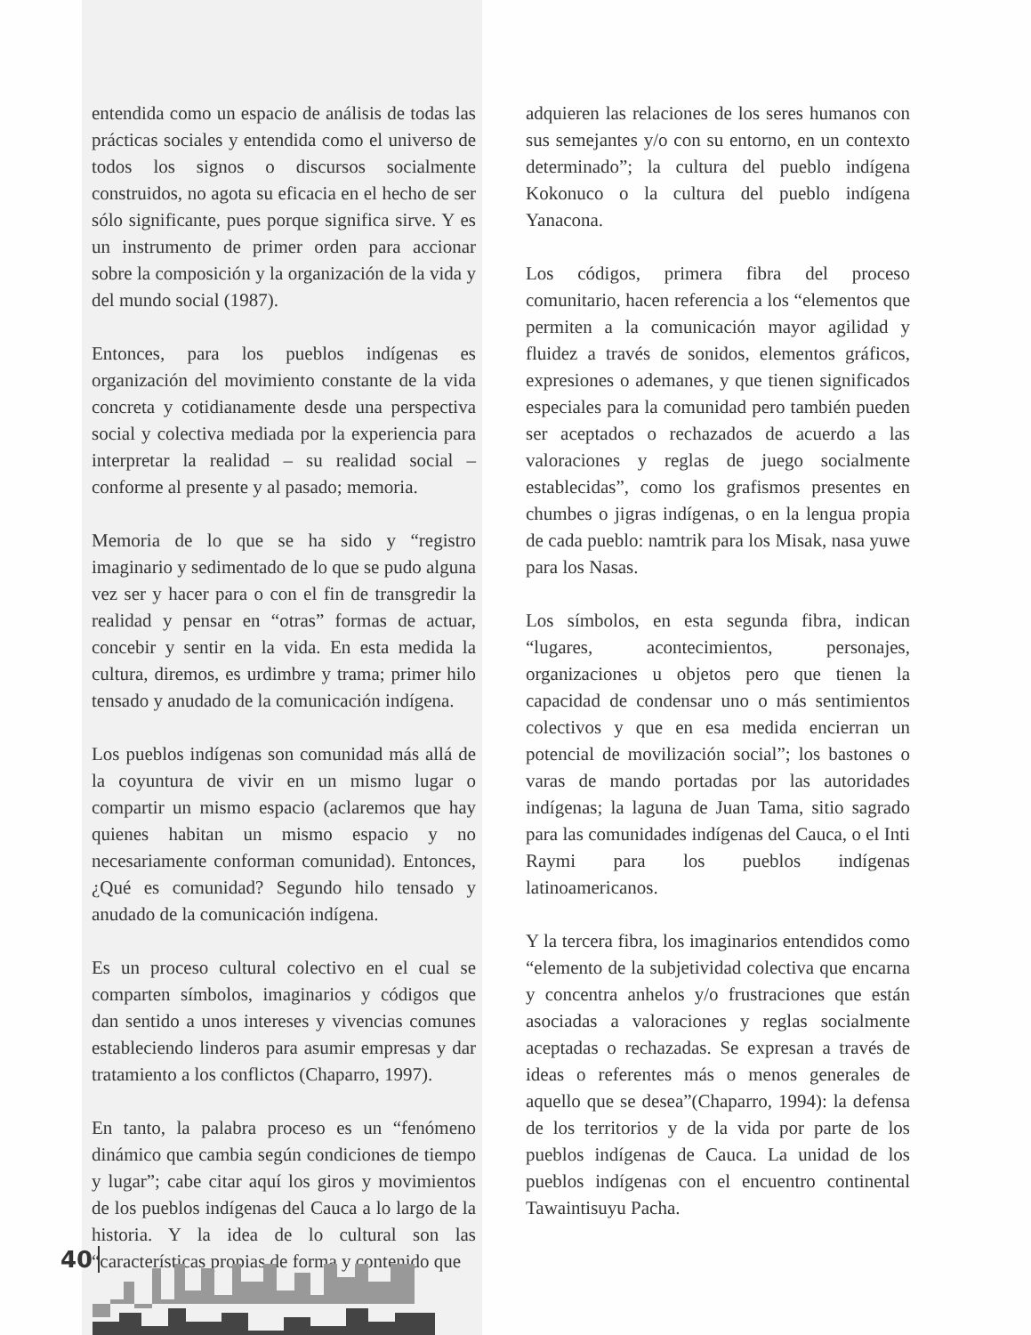entendida como un espacio de análisis de todas las prácticas sociales y entendida como el universo de todos los signos o discursos socialmente construidos, no agota su eficacia en el hecho de ser sólo significante, pues porque significa sirve. Y es un instrumento de primer orden para accionar sobre la composición y la organización de la vida y del mundo social (1987).
Entonces, para los pueblos indígenas es organización del movimiento constante de la vida concreta y cotidianamente desde una perspectiva social y colectiva mediada por la experiencia para interpretar la realidad – su realidad social – conforme al presente y al pasado; memoria.
Memoria de lo que se ha sido y “registro imaginario y sedimentado de lo que se pudo alguna vez ser y hacer para o con el fin de transgredir la realidad y pensar en “otras” formas de actuar, concebir y sentir en la vida. En esta medida la cultura, diremos, es urdimbre y trama; primer hilo tensado y anudado de la comunicación indígena.
Los pueblos indígenas son comunidad más allá de la coyuntura de vivir en un mismo lugar o compartir un mismo espacio (aclaremos que hay quienes habitan un mismo espacio y no necesariamente conforman comunidad). Entonces, ¿Qué es comunidad? Segundo hilo tensado y anudado de la comunicación indígena.
Es un proceso cultural colectivo en el cual se comparten símbolos, imaginarios y códigos que dan sentido a unos intereses y vivencias comunes estableciendo linderos para asumir empresas y dar tratamiento a los conflictos (Chaparro, 1997).
En tanto, la palabra proceso es un “fenómeno dinámico que cambia según condiciones de tiempo y lugar”; cabe citar aquí los giros y movimientos de los pueblos indígenas del Cauca a lo largo de la historia. Y la idea de lo cultural son las “características propias de forma y contenido que
adquieren las relaciones de los seres humanos con sus semejantes y/o con su entorno, en un contexto determinado”; la cultura del pueblo indígena Kokonuco o la cultura del pueblo indígena Yanacona.
Los códigos, primera fibra del proceso comunitario, hacen referencia a los “elementos que permiten a la comunicación mayor agilidad y fluidez a través de sonidos, elementos gráficos, expresiones o ademanes, y que tienen significados especiales para la comunidad pero también pueden ser aceptados o rechazados de acuerdo a las valoraciones y reglas de juego socialmente establecidas”, como los grafismos presentes en chumbes o jigras indígenas, o en la lengua propia de cada pueblo: namtrik para los Misak, nasa yuwe para los Nasas.
Los símbolos, en esta segunda fibra, indican “lugares, acontecimientos, personajes, organizaciones u objetos pero que tienen la capacidad de condensar uno o más sentimientos colectivos y que en esa medida encierran un potencial de movilización social”; los bastones o varas de mando portadas por las autoridades indígenas; la laguna de Juan Tama, sitio sagrado para las comunidades indígenas del Cauca, o el Inti Raymi para los pueblos indígenas latinoamericanos.
Y la tercera fibra, los imaginarios entendidos como “elemento de la subjetividad colectiva que encarna y concentra anhelos y/o frustraciones que están asociadas a valoraciones y reglas socialmente aceptadas o rechazadas. Se expresan a través de ideas o referentes más o menos generales de aquello que se desea”(Chaparro, 1994): la defensa de los territorios y de la vida por parte de los pueblos indígenas de Cauca. La unidad de los pueblos indígenas con el encuentro continental Tawaintisuyu Pacha.
40